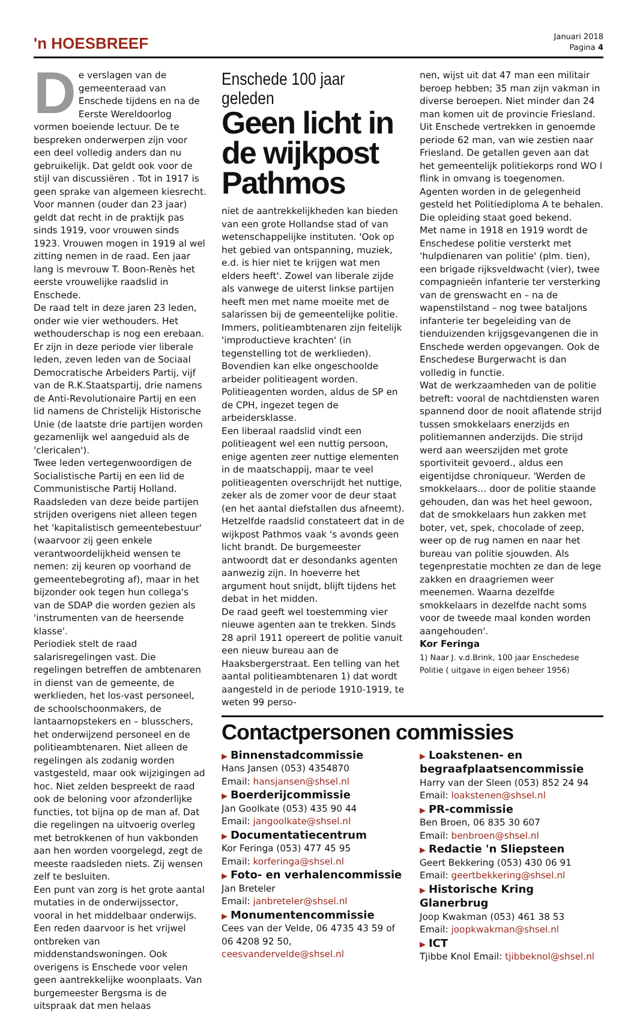'n HOESBREEF
Januari 2018
Pagina 4
De verslagen van de gemeenteraad van Enschede tijdens en na de Eerste Wereldoorlog vormen boeiende lectuur. De te bespreken onderwerpen zijn voor een deel volledig anders dan nu gebruikelijk. Dat geldt ook voor de stijl van discussiëren . Tot in 1917 is geen sprake van algemeen kiesrecht. Voor mannen (ouder dan 23 jaar) geldt dat recht in de praktijk pas sinds 1919, voor vrouwen sinds 1923. Vrouwen mogen in 1919 al wel zitting nemen in de raad. Een jaar lang is mevrouw T. Boon-Renès het eerste vrouwelijke raadslid in Enschede.
De raad telt in deze jaren 23 leden, onder wie vier wethouders. Het wethouderschap is nog een erebaan. Er zijn in deze periode vier liberale leden, zeven leden van de Sociaal Democratische Arbeiders Partij, vijf van de R.K.Staatspartij, drie namens de Anti-Revolutionaire Partij en een lid namens de Christelijk Historische Unie (de laatste drie partijen worden gezamenlijk wel aangeduid als de 'clericalen').
Twee leden vertegenwoordigen de Socialistische Partij en een lid de Communistische Partij Holland. Raadsleden van deze beide partijen strijden overigens niet alleen tegen het 'kapitalistisch gemeentebestuur' (waarvoor zij geen enkele verantwoordelijkheid wensen te nemen: zij keuren op voorhand de gemeentebegroting af), maar in het bijzonder ook tegen hun collega's van de SDAP die worden gezien als 'instrumenten van de heersende klasse'.
Periodiek stelt de raad salarisregelingen vast. Die regelingen betreffen de ambtenaren in dienst van de gemeente, de werklieden, het los-vast personeel, de schoolschoonmakers, de lantaarnopstekers en – blusschers, het onderwijzend personeel en de politieambtenaren. Niet alleen de regelingen als zodanig worden vastgesteld, maar ook wijzigingen ad hoc. Niet zelden bespreekt de raad ook de beloning voor afzonderlijke functies, tot bijna op de man af. Dat die regelingen na uitvoerig overleg met betrokkenen of hun vakbonden aan hen worden voorgelegd, zegt de meeste raadsleden niets. Zij wensen zelf te besluiten.
Een punt van zorg is het grote aantal mutaties in de onderwijssector, vooral in het middelbaar onderwijs. Een reden daarvoor is het vrijwel ontbreken van middenstandswoningen. Ook overigens is Enschede voor velen geen aantrekkelijke woonplaats. Van burgemeester Bergsma is de uitspraak dat men helaas
Enschede 100 jaar geleden
Geen licht in de wijkpost Pathmos
niet de aantrekkelijkheden kan bieden van een grote Hollandse stad of van wetenschappelijke instituten. 'Ook op het gebied van ontspanning, muziek, e.d. is hier niet te krijgen wat men elders heeft'. Zowel van liberale zijde als vanwege de uiterst linkse partijen heeft men met name moeite met de salarissen bij de gemeentelijke politie. Immers, politieambtenaren zijn feitelijk 'improductieve krachten' (in tegenstelling tot de werklieden). Bovendien kan elke ongeschoolde arbeider politieagent worden. Politieagenten worden, aldus de SP en de CPH, ingezet tegen de arbeidersklasse.
Een liberaal raadslid vindt een politieagent wel een nuttig persoon, enige agenten zeer nuttige elementen in de maatschappij, maar te veel politieagenten overschrijdt het nuttige, zeker als de zomer voor de deur staat (en het aantal diefstallen dus afneemt). Hetzelfde raadslid constateert dat in de wijkpost Pathmos vaak 's avonds geen licht brandt. De burgemeester antwoordt dat er desondanks agenten aanwezig zijn. In hoeverre het argument hout snijdt, blijft tijdens het debat in het midden.
De raad geeft wel toestemming vier nieuwe agenten aan te trekken. Sinds 28 april 1911 opereert de politie vanuit een nieuw bureau aan de Haaksbergerstraat. Een telling van het aantal politieambtenaren 1) dat wordt aangesteld in de periode 1910-1919, te weten 99 perso-
nen, wijst uit dat 47 man een militair beroep hebben; 35 man zijn vakman in diverse beroepen. Niet minder dan 24 man komen uit de provincie Friesland. Uit Enschede vertrekken in genoemde periode 62 man, van wie zestien naar Friesland. De getallen geven aan dat het gemeentelijk politiekorps rond WO I flink in omvang is toegenomen. Agenten worden in de gelegenheid gesteld het Politiediploma A te behalen. Die opleiding staat goed bekend.
Met name in 1918 en 1919 wordt de Enschedese politie versterkt met 'hulpdienaren van politie' (plm. tien), een brigade rijksveldwacht (vier), twee compagnieën infanterie ter versterking van de grenswacht en – na de wapenstilstand – nog twee bataljons infanterie ter begeleiding van de tienduizenden krijgsgevangenen die in Enschede werden opgevangen. Ook de Enschedese Burgerwacht is dan volledig in functie.
Wat de werkzaamheden van de politie betreft: vooral de nachtdiensten waren spannend door de nooit aflatende strijd tussen smokkelaars enerzijds en politiemannen anderzijds. Die strijd werd aan weerszijden met grote sportiviteit gevoerd., aldus een eigentijdse chroniqueur. 'Werden de smokkelaars… door de politie staande gehouden, dan was het heel gewoon, dat de smokkelaars hun zakken met boter, vet, spek, chocolade of zeep, weer op de rug namen en naar het bureau van politie sjouwden. Als tegenprestatie mochten ze dan de lege zakken en draagriemen weer meenemen. Waarna dezelfde smokkelaars in dezelfde nacht soms voor de tweede maal konden worden aangehouden'.
Kor Feringa
1) Naar J. v.d.Brink, 100 jaar Enschedese Politie ( uitgave in eigen beheer 1956)
Contactpersonen commissies
▶ Binnenstadcommissie
Hans Jansen (053) 4354870
Email: hansjansen@shsel.nl
▶ Boerderijcommissie
Jan Goolkate (053) 435 90 44
Email: jangoolkate@shsel.nl
▶ Documentatiecentrum
Kor Feringa (053) 477 45 95
Email: korferinga@shsel.nl
▶ Foto- en verhalencommissie
Jan Breteler
Email: janbreteler@shsel.nl
▶ Monumentencommissie
Cees van der Velde, 06 4735 43 59 of 06 4208 92 50, ceesvandervelde@shsel.nl
▶ Loakstenen- en begraafplaatsencommissie
Harry van der Sleen (053) 852 24 94
Email: loakstenen@shsel.nl
▶ PR-commissie
Ben Broen, 06 835 30 607
Email: benbroen@shsel.nl
▶ Redactie 'n Sliepsteen
Geert Bekkering (053) 430 06 91
Email: geertbekkering@shsel.nl
▶ Historische Kring Glanerbrug
Joop Kwakman (053) 461 38 53
Email: joopkwakman@shsel.nl
▶ ICT
Tjibbe Knol Email: tjibbeknol@shsel.nl